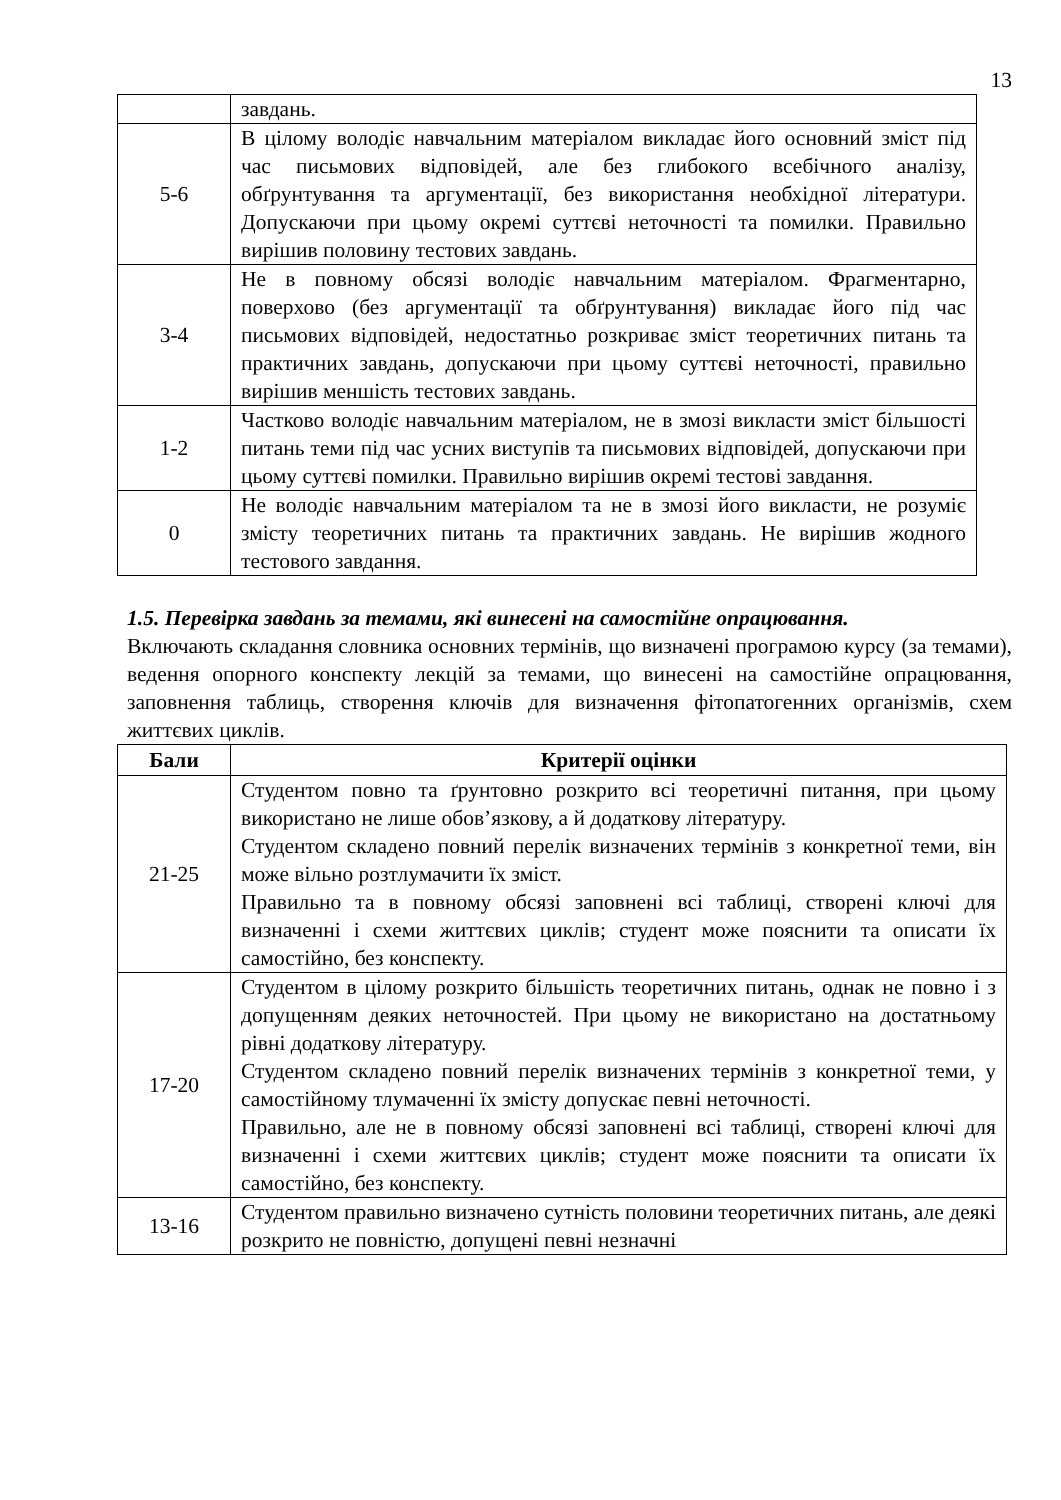13
| | завдань. |
| 5-6 | В цілому володіє навчальним матеріалом викладає його основний зміст під час письмових відповідей, але без глибокого всебічного аналізу, обґрунтування та аргументації, без використання необхідної літератури. Допускаючи при цьому окремі суттєві неточності та помилки. Правильно вирішив половину тестових завдань. |
| 3-4 | Не в повному обсязі володіє навчальним матеріалом. Фрагментарно, поверхово (без аргументації та обґрунтування) викладає його під час письмових відповідей, недостатньо розкриває зміст теоретичних питань та практичних завдань, допускаючи при цьому суттєві неточності, правильно вирішив меншість тестових завдань. |
| 1-2 | Частково володіє навчальним матеріалом, не в змозі викласти зміст більшості питань теми під час усних виступів та письмових відповідей, допускаючи при цьому суттєві помилки. Правильно вирішив окремі тестові завдання. |
| 0 | Не володіє навчальним матеріалом та не в змозі його викласти, не розуміє змісту теоретичних питань та практичних завдань. Не вирішив жодного тестового завдання. |
1.5. Перевірка завдань за темами, які винесені на самостійне опрацювання.
Включають складання словника основних термінів, що визначені програмою курсу (за темами), ведення опорного конспекту лекцій за темами, що винесені на самостійне опрацювання, заповнення таблиць, створення ключів для визначення фітопатогенних організмів, схем життєвих циклів.
| Бали | Критерії оцінки |
| --- | --- |
| 21-25 | Студентом повно та ґрунтовно розкрито всі теоретичні питання, при цьому використано не лише обов’язкову, а й додаткову літературу. Студентом складено повний перелік визначених термінів з конкретної теми, він може вільно розтлумачити їх зміст. Правильно та в повному обсязі заповнені всі таблиці, створені ключі для визначенні і схеми життєвих циклів; студент може пояснити та описати їх самостійно, без конспекту. |
| 17-20 | Студентом в цілому розкрито більшість теоретичних питань, однак не повно і з допущенням деяких неточностей. При цьому не використано на достатньому рівні додаткову літературу. Студентом складено повний перелік визначених термінів з конкретної теми, у самостійному тлумаченні їх змісту допускає певні неточності. Правильно, але не в повному обсязі заповнені всі таблиці, створені ключі для визначенні і схеми життєвих циклів; студент може пояснити та описати їх самостійно, без конспекту. |
| 13-16 | Студентом правильно визначено сутність половини теоретичних питань, але деякі розкрито не повністю, допущені певні незначні |